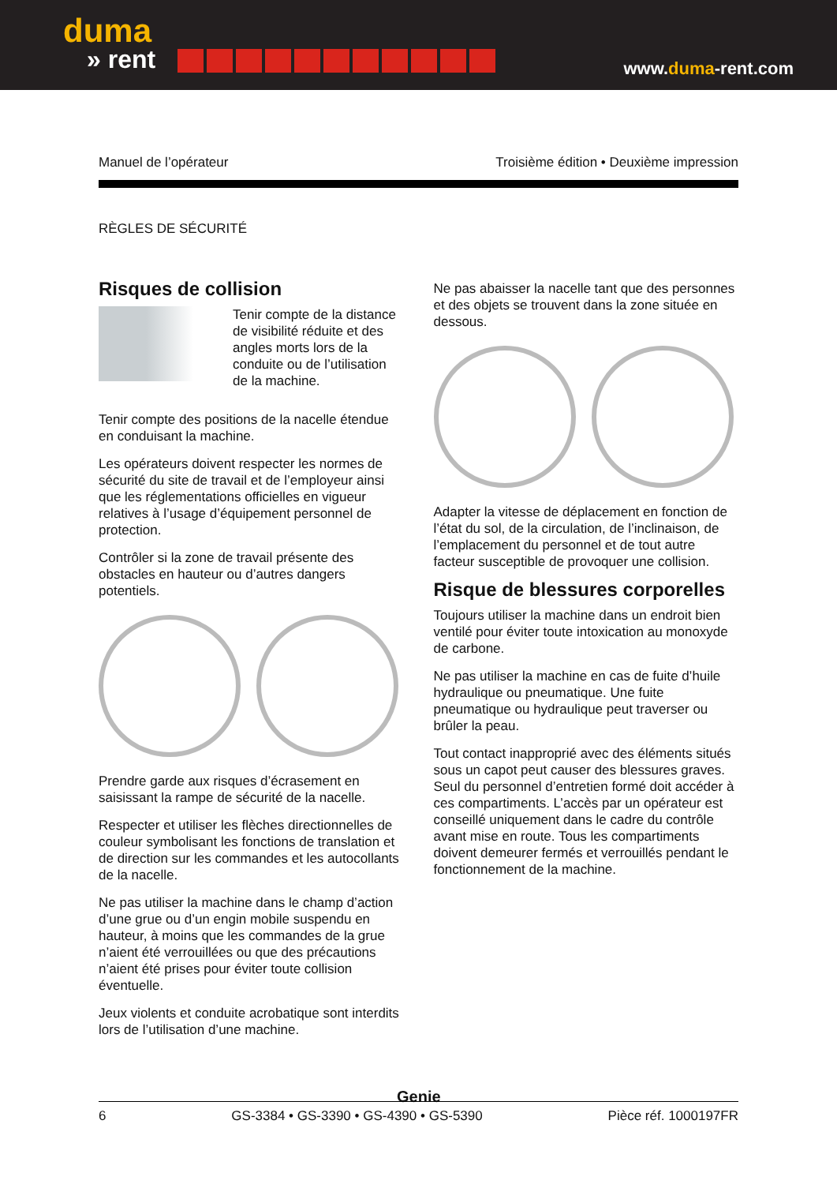duma
» rent
www.duma-rent.com
Manuel de l’opérateur Troisième édition • Deuxième impression
RÈGLES DE SÉCURITÉ
Risques de collision
Tenir compte de la distance de visibilité réduite et des angles morts lors de la conduite ou de l’utilisation de la machine.
Tenir compte des positions de la nacelle étendue en conduisant la machine.
Les opérateurs doivent respecter les normes de sécurité du site de travail et de l’employeur ainsi que les réglementations officielles en vigueur relatives à l’usage d’équipement personnel de protection.
Contrôler si la zone de travail présente des obstacles en hauteur ou d’autres dangers potentiels.
Prendre garde aux risques d’écrasement en saisissant la rampe de sécurité de la nacelle.
Respecter et utiliser les flèches directionnelles de couleur symbolisant les fonctions de translation et de direction sur les commandes et les autocollants de la nacelle.
Ne pas utiliser la machine dans le champ d’action d’une grue ou d’un engin mobile suspendu en hauteur, à moins que les commandes de la grue n’aient été verrouillées ou que des précautions n’aient été prises pour éviter toute collision éventuelle.
Jeux violents et conduite acrobatique sont interdits lors de l’utilisation d’une machine.
Ne pas abaisser la nacelle tant que des personnes et des objets se trouvent dans la zone située en dessous.
Adapter la vitesse de déplacement en fonction de l’état du sol, de la circulation, de l’inclinaison, de l’emplacement du personnel et de tout autre facteur susceptible de provoquer une collision.
Risque de blessures corporelles
Toujours utiliser la machine dans un endroit bien ventilé pour éviter toute intoxication au monoxyde de carbone.
Ne pas utiliser la machine en cas de fuite d’huile hydraulique ou pneumatique. Une fuite pneumatique ou hydraulique peut traverser ou brûler la peau.
Tout contact inapproprié avec des éléments situés sous un capot peut causer des blessures graves. Seul du personnel d’entretien formé doit accéder à ces compartiments. L’accès par un opérateur est conseillé uniquement dans le cadre du contrôle avant mise en route. Tous les compartiments doivent demeurer fermés et verrouillés pendant le fonctionnement de la machine.
Genie
6 GS-3384 • GS-3390 • GS-4390 • GS-5390 Pièce réf. 1000197FR